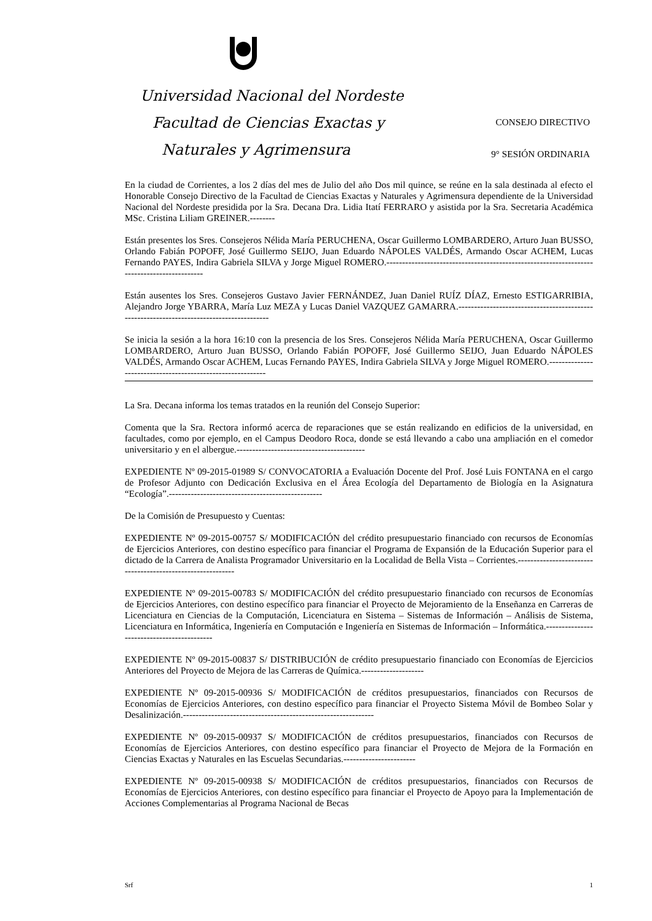Universidad Nacional del Nordeste
Facultad de Ciencias Exactas y CONSEJO DIRECTIVO
Naturales y Agrimensura 9° SESIÓN ORDINARIA
En la ciudad de Corrientes, a los 2 días del mes de Julio del año Dos mil quince, se reúne en la sala destinada al efecto el Honorable Consejo Directivo de la Facultad de Ciencias Exactas y Naturales y Agrimensura dependiente de la Universidad Nacional del Nordeste presidida por la Sra. Decana Dra. Lidia Itatí FERRARO y asistida por la Sra. Secretaria Académica MSc. Cristina Liliam GREINER.--------
Están presentes los Sres. Consejeros Nélida María PERUCHENA, Oscar Guillermo LOMBARDERO, Arturo Juan BUSSO, Orlando Fabián POPOFF, José Guillermo SEIJO, Juan Eduardo NÁPOLES VALDÉS, Armando Oscar ACHEM, Lucas Fernando PAYES, Indira Gabriela SILVA y Jorge Miguel ROMERO.-------------------------------------------------------------------------------------------
Están ausentes los Sres. Consejeros Gustavo Javier FERNÁNDEZ, Juan Daniel RUÍZ DÍAZ, Ernesto ESTIGARRIBIA, Alejandro Jorge YBARRA, María Luz MEZA y Lucas Daniel VAZQUEZ GAMARRA.-----------------------------------------------------------------------------------------
Se inicia la sesión a la hora 16:10 con la presencia de los Sres. Consejeros Nélida María PERUCHENA, Oscar Guillermo LOMBARDERO, Arturo Juan BUSSO, Orlando Fabián POPOFF, José Guillermo SEIJO, Juan Eduardo NÁPOLES VALDÉS, Armando Oscar ACHEM, Lucas Fernando PAYES, Indira Gabriela SILVA y Jorge Miguel ROMERO.-----------------------------------------------------------
La Sra. Decana informa los temas tratados en la reunión del Consejo Superior:
Comenta que la Sra. Rectora informó acerca de reparaciones que se están realizando en edificios de la universidad, en facultades, como por ejemplo, en el Campus Deodoro Roca, donde se está llevando a cabo una ampliación en el comedor universitario y en el albergue.-----------------------------------------
EXPEDIENTE Nº 09-2015-01989 S/ CONVOCATORIA a Evaluación Docente del Prof. José Luis FONTANA en el cargo de Profesor Adjunto con Dedicación Exclusiva en el Área Ecología del Departamento de Biología en la Asignatura “Ecología”.-------------------------------------------------
De la Comisión de Presupuesto y Cuentas:
EXPEDIENTE Nº 09-2015-00757 S/ MODIFICACIÓN del crédito presupuestario financiado con recursos de Economías de Ejercicios Anteriores, con destino específico para financiar el Programa de Expansión de la Educación Superior para el dictado de la Carrera de Analista Programador Universitario en la Localidad de Bella Vista – Corrientes.-----------------------------------------------------------
EXPEDIENTE Nº 09-2015-00783 S/ MODIFICACIÓN del crédito presupuestario financiado con recursos de Economías de Ejercicios Anteriores, con destino específico para financiar el Proyecto de Mejoramiento de la Enseñanza en Carreras de Licenciatura en Ciencias de la Computación, Licenciatura en Sistema – Sistemas de Información – Análisis de Sistema, Licenciatura en Informática, Ingeniería en Computación e Ingeniería en Sistemas de Información – Informática.-------------------------------------------
EXPEDIENTE Nº 09-2015-00837 S/ DISTRIBUCIÓN de crédito presupuestario financiado con Economías de Ejercicios Anteriores del Proyecto de Mejora de las Carreras de Química.--------------------
EXPEDIENTE Nº 09-2015-00936 S/ MODIFICACIÓN de créditos presupuestarios, financiados con Recursos de Economías de Ejercicios Anteriores, con destino específico para financiar el Proyecto Sistema Móvil de Bombeo Solar y Desalinización.-------------------------------------------------------------
EXPEDIENTE Nº 09-2015-00937 S/ MODIFICACIÓN de créditos presupuestarios, financiados con Recursos de Economías de Ejercicios Anteriores, con destino específico para financiar el Proyecto de Mejora de la Formación en Ciencias Exactas y Naturales en las Escuelas Secundarias.-----------------------
EXPEDIENTE Nº 09-2015-00938 S/ MODIFICACIÓN de créditos presupuestarios, financiados con Recursos de Economías de Ejercicios Anteriores, con destino específico para financiar el Proyecto de Apoyo para la Implementación de Acciones Complementarias al Programa Nacional de Becas
Srf 1